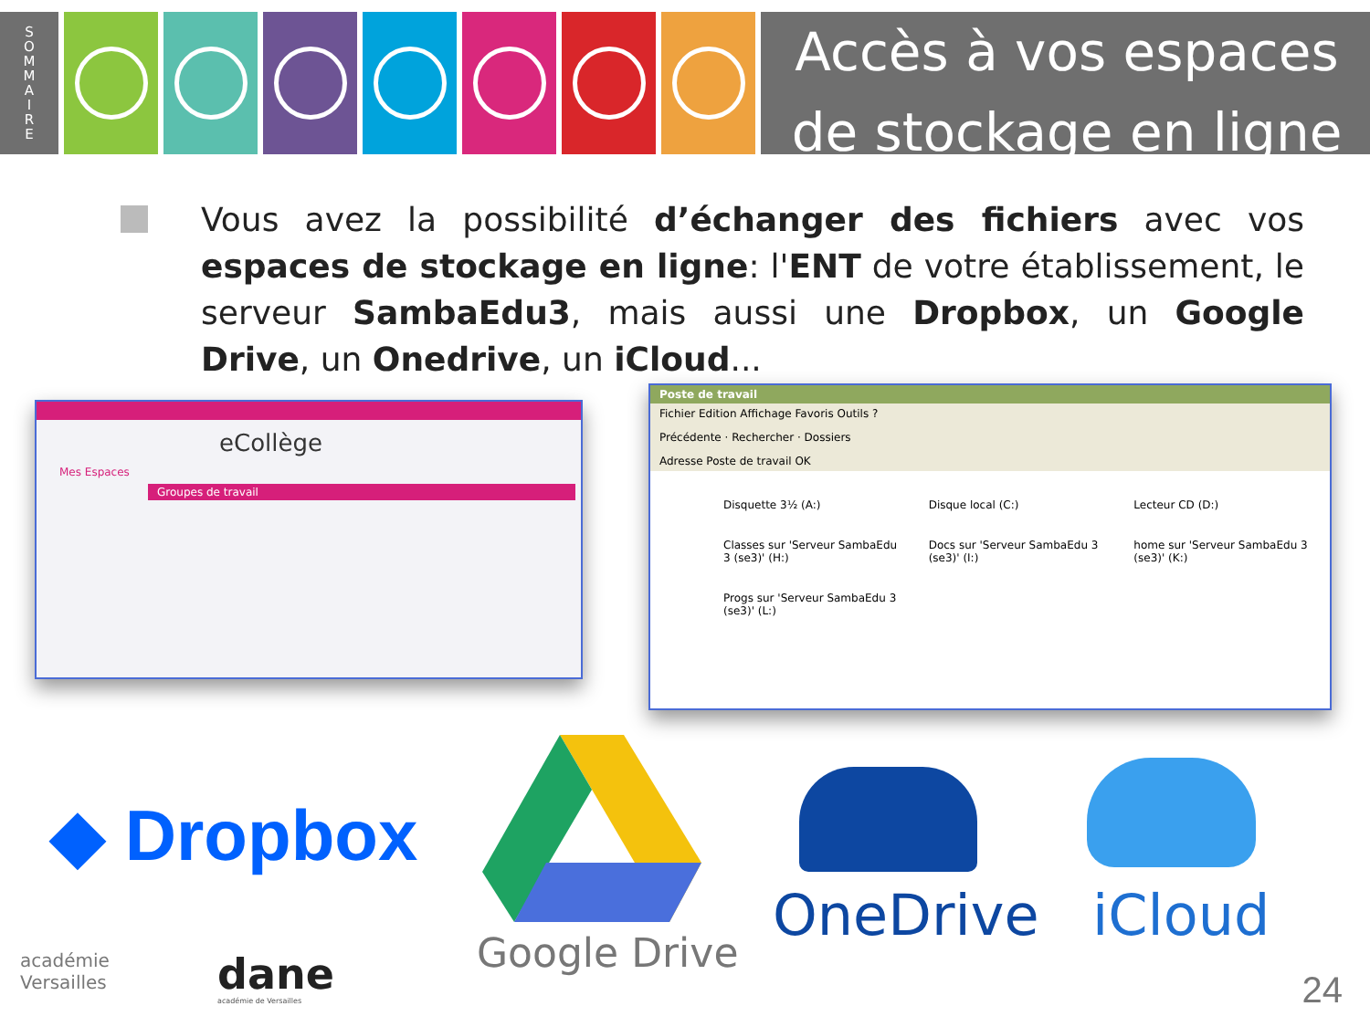S
O
M
M
A
I
R
E
Accès à vos espaces de stockage en ligne
Vous avez la possibilité d’échanger des fichiers avec vos espaces de stockage en ligne: l'ENT de votre établissement, le serveur SambaEdu3, mais aussi une Dropbox, un Google Drive, un Onedrive, un iCloud...
eCollège
Mes Espaces
Groupes de travail
Poste de travail
Fichier Edition Affichage Favoris Outils ?
Précédente · Rechercher · Dossiers
Adresse Poste de travail OK
Disquette 3½ (A:) Disque local (C:) Lecteur CD (D:) Classes sur 'Serveur SambaEdu 3 (se3)' (H:) Docs sur 'Serveur SambaEdu 3 (se3)' (I:) home sur 'Serveur SambaEdu 3 (se3)' (K:) Progs sur 'Serveur SambaEdu 3 (se3)' (L:)
◆ Dropbox
Google Drive
OneDrive iCloud
académie
Versailles
dane
académie de Versailles 24